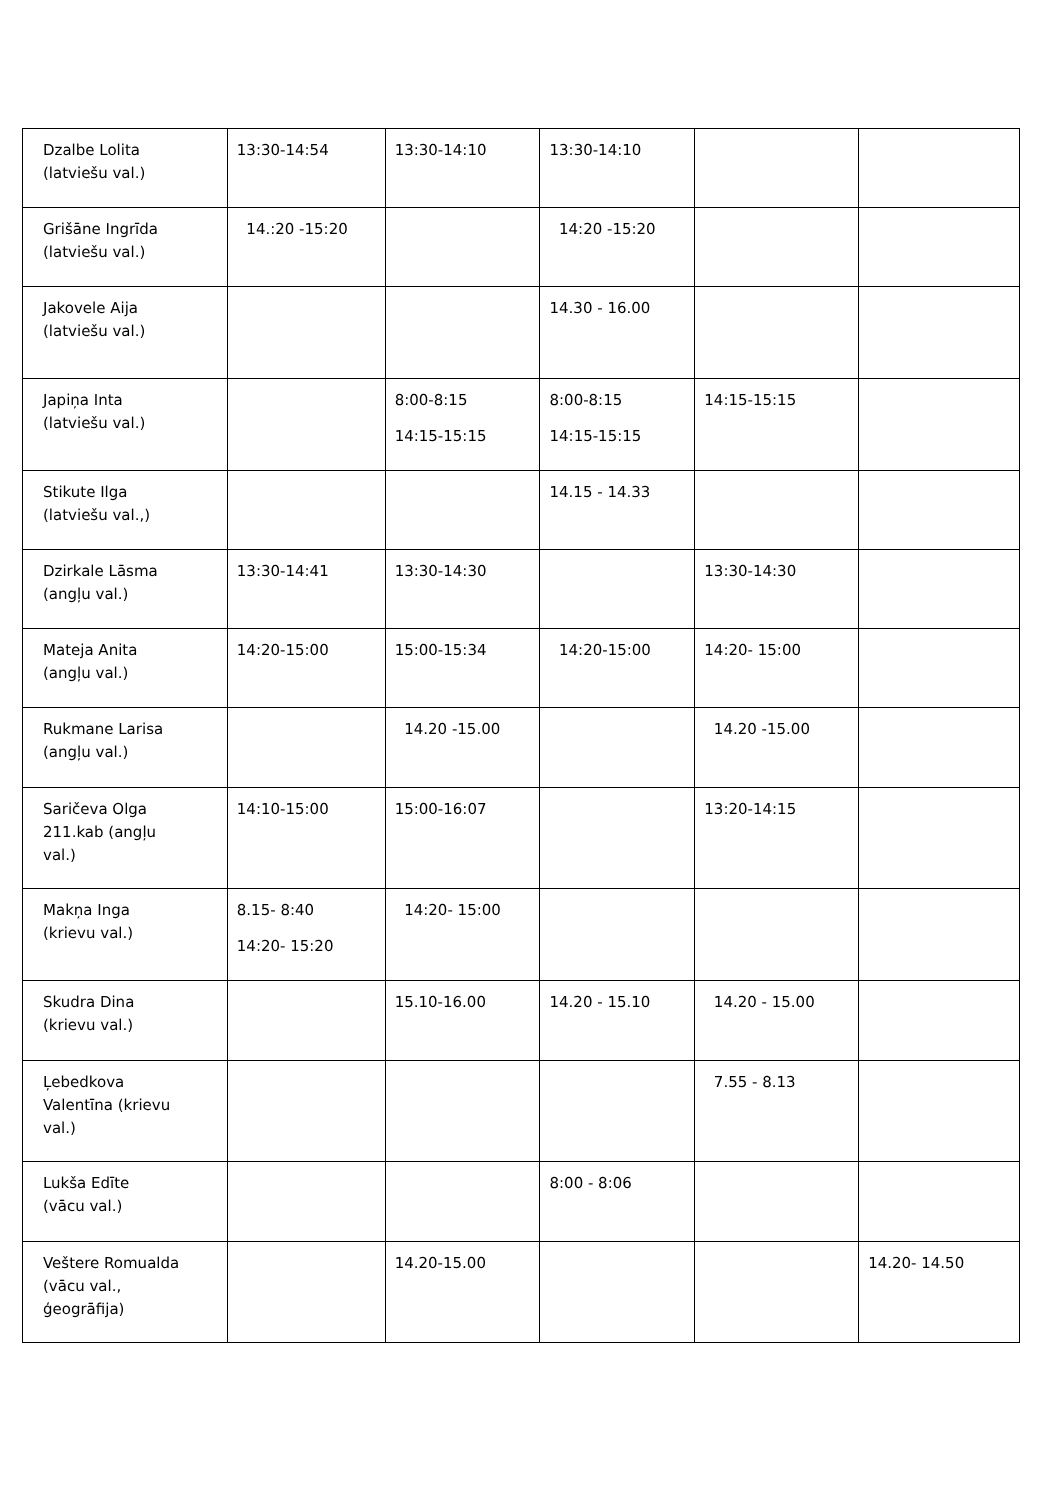| Dzalbe Lolita (latviešu val.) | 13:30-14:54 | 13:30-14:10 | 13:30-14:10 | | |
| Grišāne Ingrīda (latviešu val.) | 14.:20 -15:20 | | 14:20 -15:20 | | |
| Jakovele Aija (latviešu val.) | | | 14.30 - 16.00 | | |
| Japiņa Inta (latviešu val.) | | 8:00-8:15 14:15-15:15 | 8:00-8:15 14:15-15:15 | 14:15-15:15 | |
| Stikute Ilga (latviešu val.,) | | | 14.15 - 14.33 | | |
| Dzirkale Lāsma (angļu val.) | 13:30-14:41 | 13:30-14:30 | | 13:30-14:30 | |
| Mateja Anita (angļu val.) | 14:20-15:00 | 15:00-15:34 | 14:20-15:00 | 14:20- 15:00 | |
| Rukmane Larisa (angļu val.) | | 14.20 -15.00 | | 14.20 -15.00 | |
| Saričeva Olga 211.kab (angļu val.) | 14:10-15:00 | 15:00-16:07 | | 13:20-14:15 | |
| Makņa Inga (krievu val.) | 8.15- 8:40 14:20- 15:20 | 14:20- 15:00 | | | |
| Skudra Dina (krievu val.) | | 15.10-16.00 | 14.20 - 15.10 | 14.20 - 15.00 | |
| Ļebedkova Valentīna (krievu val.) | | | | 7.55 - 8.13 | |
| Lukša Edīte (vācu val.) | | | 8:00 - 8:06 | | |
| Veštere Romualda (vācu val., ģeogrāfija) | | 14.20-15.00 | | | 14.20- 14.50 |